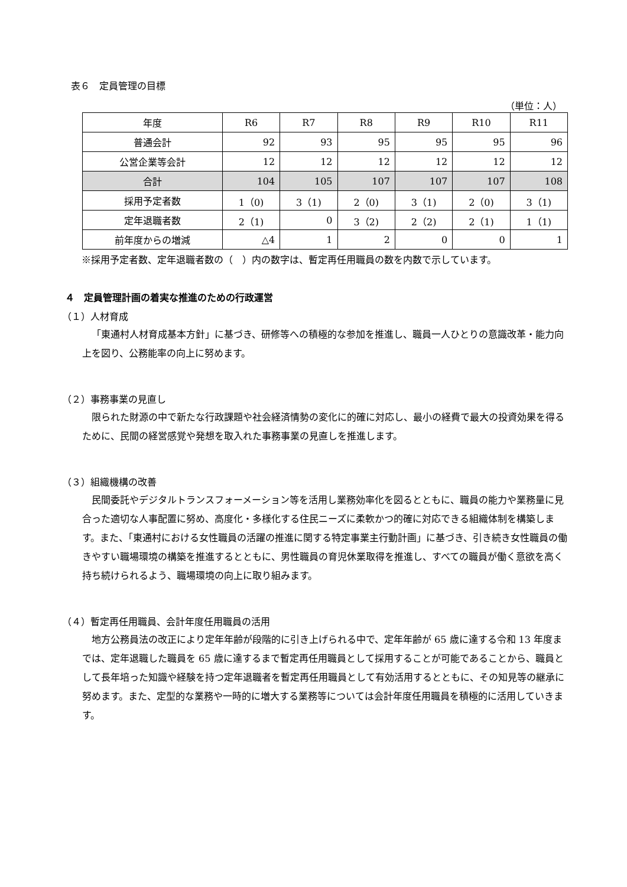表６　定員管理の目標
（単位：人）
| 年度 | R6 | R7 | R8 | R9 | R10 | R11 |
| --- | --- | --- | --- | --- | --- | --- |
| 普通会計 | 92 | 93 | 95 | 95 | 95 | 96 |
| 公営企業等会計 | 12 | 12 | 12 | 12 | 12 | 12 |
| 合計 | 104 | 105 | 107 | 107 | 107 | 108 |
| 採用予定者数 | 1（0) | 3（1) | 2（0) | 3（1) | 2（0) | 3（1) |
| 定年退職者数 | 2（1) | 0 | 3（2) | 2（2) | 2（1) | 1（1) |
| 前年度からの増減 | △4 | 1 | 2 | 0 | 0 | 1 |
※採用予定者数、定年退職者数の（　）内の数字は、暫定再任用職員の数を内数で示しています。
４　定員管理計画の着実な推進のための行政運営
（１）人材育成
「東通村人材育成基本方針」に基づき、研修等への積極的な参加を推進し、職員一人ひとりの意識改革・能力向上を図り、公務能率の向上に努めます。
（２）事務事業の見直し
限られた財源の中で新たな行政課題や社会経済情勢の変化に的確に対応し、最小の経費で最大の投資効果を得るために、民間の経営感覚や発想を取入れた事務事業の見直しを推進します。
（３）組織機構の改善
民間委託やデジタルトランスフォーメーション等を活用し業務効率化を図るとともに、職員の能力や業務量に見合った適切な人事配置に努め、高度化・多様化する住民ニーズに柔軟かつ的確に対応できる組織体制を構築します。また、「東通村における女性職員の活躍の推進に関する特定事業主行動計画」に基づき、引き続き女性職員の働きやすい職場環境の構築を推進するとともに、男性職員の育児休業取得を推進し、すべての職員が働く意欲を高く持ち続けられるよう、職場環境の向上に取り組みます。
（４）暫定再任用職員、会計年度任用職員の活用
地方公務員法の改正により定年年齢が段階的に引き上げられる中で、定年年齢が 65 歳に達する令和 13 年度までは、定年退職した職員を 65 歳に達するまで暫定再任用職員として採用することが可能であることから、職員として長年培った知識や経験を持つ定年退職者を暫定再任用職員として有効活用するとともに、その知見等の継承に努めます。また、定型的な業務や一時的に増大する業務等については会計年度任用職員を積極的に活用していきます。